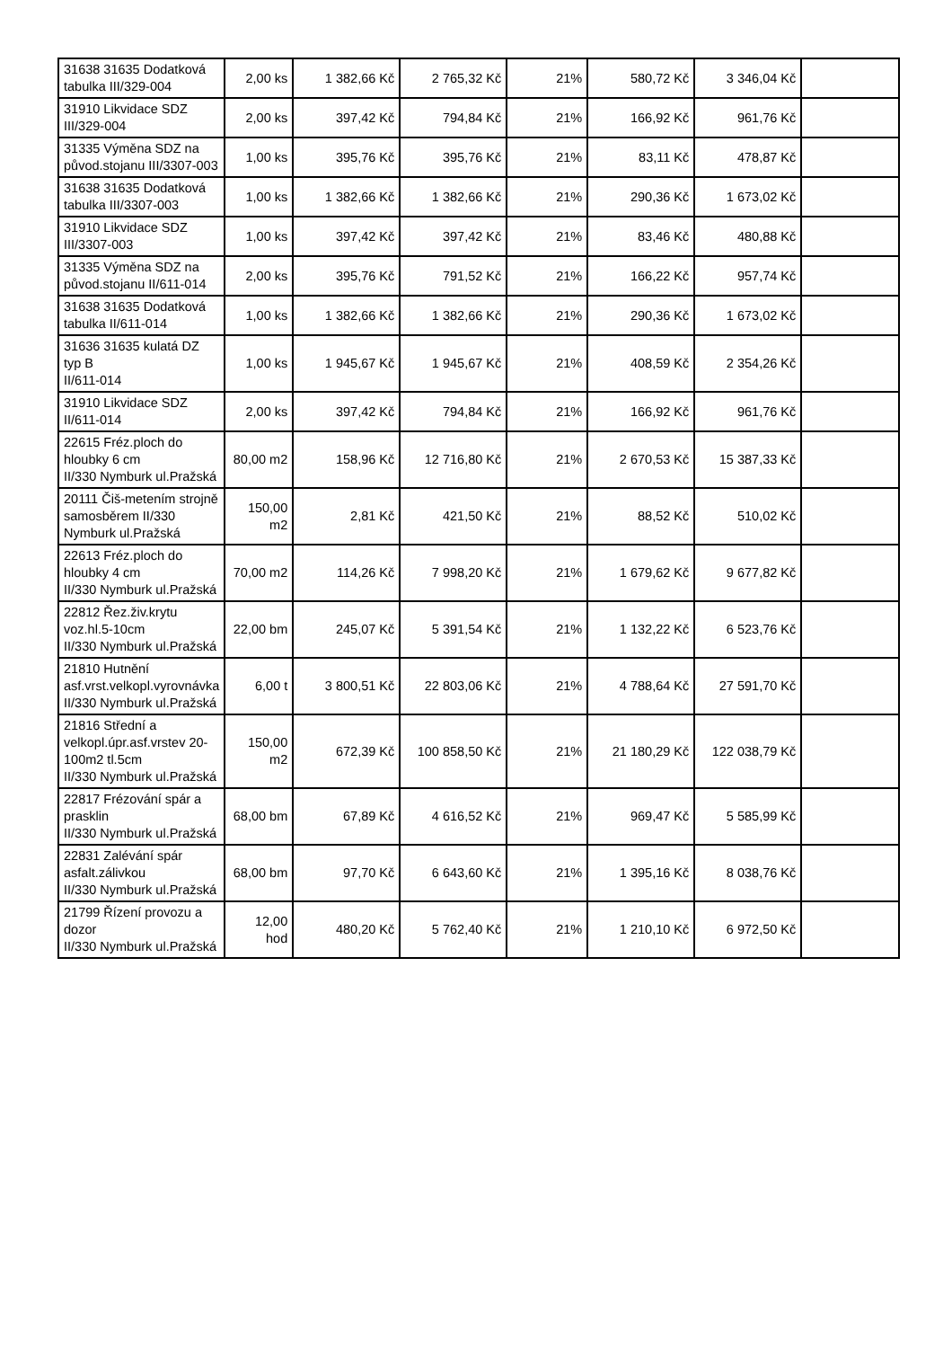| 31638 31635 Dodatková tabulka III/329-004 | 2,00 ks | 1 382,66 Kč | 2 765,32 Kč | 21% | 580,72 Kč | 3 346,04 Kč | |
| 31910 Likvidace SDZ III/329-004 | 2,00 ks | 397,42 Kč | 794,84 Kč | 21% | 166,92 Kč | 961,76 Kč | |
| 31335 Výměna SDZ na původ.stojanu III/3307-003 | 1,00 ks | 395,76 Kč | 395,76 Kč | 21% | 83,11 Kč | 478,87 Kč | |
| 31638 31635 Dodatková tabulka III/3307-003 | 1,00 ks | 1 382,66 Kč | 1 382,66 Kč | 21% | 290,36 Kč | 1 673,02 Kč | |
| 31910 Likvidace SDZ III/3307-003 | 1,00 ks | 397,42 Kč | 397,42 Kč | 21% | 83,46 Kč | 480,88 Kč | |
| 31335 Výměna SDZ na původ.stojanu II/611-014 | 2,00 ks | 395,76 Kč | 791,52 Kč | 21% | 166,22 Kč | 957,74 Kč | |
| 31638 31635 Dodatková tabulka II/611-014 | 1,00 ks | 1 382,66 Kč | 1 382,66 Kč | 21% | 290,36 Kč | 1 673,02 Kč | |
| 31636 31635 kulatá DZ typ B II/611-014 | 1,00 ks | 1 945,67 Kč | 1 945,67 Kč | 21% | 408,59 Kč | 2 354,26 Kč | |
| 31910 Likvidace SDZ II/611-014 | 2,00 ks | 397,42 Kč | 794,84 Kč | 21% | 166,92 Kč | 961,76 Kč | |
| 22615 Fréz.ploch do hloubky 6 cm II/330 Nymburk ul.Pražská | 80,00 m2 | 158,96 Kč | 12 716,80 Kč | 21% | 2 670,53 Kč | 15 387,33 Kč | |
| 20111 Čiš-metením strojně samosběrem II/330 Nymburk ul.Pražská | 150,00 m2 | 2,81 Kč | 421,50 Kč | 21% | 88,52 Kč | 510,02 Kč | |
| 22613 Fréz.ploch do hloubky 4 cm II/330 Nymburk ul.Pražská | 70,00 m2 | 114,26 Kč | 7 998,20 Kč | 21% | 1 679,62 Kč | 9 677,82 Kč | |
| 22812 Řez.živ.krytu voz.hl.5-10cm II/330 Nymburk ul.Pražská | 22,00 bm | 245,07 Kč | 5 391,54 Kč | 21% | 1 132,22 Kč | 6 523,76 Kč | |
| 21810 Hutnění asf.vrst.velkopl.vyrovnávka II/330 Nymburk ul.Pražská | 6,00 t | 3 800,51 Kč | 22 803,06 Kč | 21% | 4 788,64 Kč | 27 591,70 Kč | |
| 21816 Střední a velkopl.úpr.asf.vrstev 20-100m2 tl.5cm II/330 Nymburk ul.Pražská | 150,00 m2 | 672,39 Kč | 100 858,50 Kč | 21% | 21 180,29 Kč | 122 038,79 Kč | |
| 22817 Frézování spár a prasklin II/330 Nymburk ul.Pražská | 68,00 bm | 67,89 Kč | 4 616,52 Kč | 21% | 969,47 Kč | 5 585,99 Kč | |
| 22831 Zalévání spár asfalt.zálivkou II/330 Nymburk ul.Pražská | 68,00 bm | 97,70 Kč | 6 643,60 Kč | 21% | 1 395,16 Kč | 8 038,76 Kč | |
| 21799 Řízení provozu a dozor II/330 Nymburk ul.Pražská | 12,00 hod | 480,20 Kč | 5 762,40 Kč | 21% | 1 210,10 Kč | 6 972,50 Kč | |